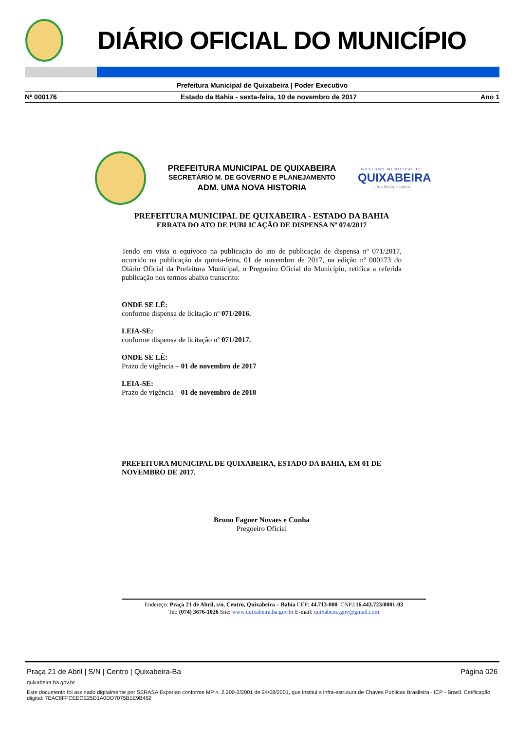DIÁRIO OFICIAL DO MUNICÍPIO
Prefeitura Municipal de Quixabeira | Poder Executivo
Nº 000176 Estado da Bahia - sexta-feira, 10 de novembro de 2017 Ano 1
PREFEITURA MUNICIPAL DE QUIXABEIRA
SECRETÁRIO M. DE GOVERNO E PLANEJAMENTO
ADM. UMA NOVA HISTORIA
GOVERNO MUNICIPAL DE
QUIXABEIRA
Uma Nova História
PREFEITURA MUNICIPAL DE QUIXABEIRA - ESTADO DA BAHIA
ERRATA DO ATO DE PUBLICAÇÃO DE DISPENSA Nº 074/2017
Tendo em vista o equívoco na publicação do ato de publicação de dispensa nº 071/2017, ocorrido na publicação da quinta-feira, 01 de novembro de 2017, na edição nº 000173 do Diário Oficial da Prefeitura Municipal, o Pregoeiro Oficial do Município, retifica a referida publicação nos termos abaixo transcrito:
ONDE SE LÊ:
conforme dispensa de licitação nº 071/2016.
LEIA-SE:
conforme dispensa de licitação nº 071/2017.
ONDE SE LÊ:
Prazo de vigência – 01 de novembro de 2017
LEIA-SE:
Prazo de vigência – 01 de novembro de 2018
PREFEITURA MUNICIPAL DE QUIXABEIRA, ESTADO DA BAHIA, EM 01 DE NOVEMBRO DE 2017.
Bruno Fagner Novaes e Cunha
Pregoeiro Oficial
Endereço: Praça 21 de Abril, s/n, Centro, Quixabeira – Bahia CEP: 44.713-000. CNPJ:16.443.723/0001-03
Tel: (074) 3676-1026 Site: www.quixabeira.ba.gov.br E-mail: quixabeira.gov@gmail.com
Praça 21 de Abril | S/N | Centro | Quixabeira-Ba Página 026
quixabeira.ba.gov.br
Este documento foi assinado digitalmente por SERASA Experian conforme MP n. 2.200-2/2001 de 24/08/2001, que institui a infra-estrutura de Chaves Públicas Brasileira - ICP - Brasil. Cetificação diigital: 7EAC8FFCEECE25D1A0DD7075B1E9B452